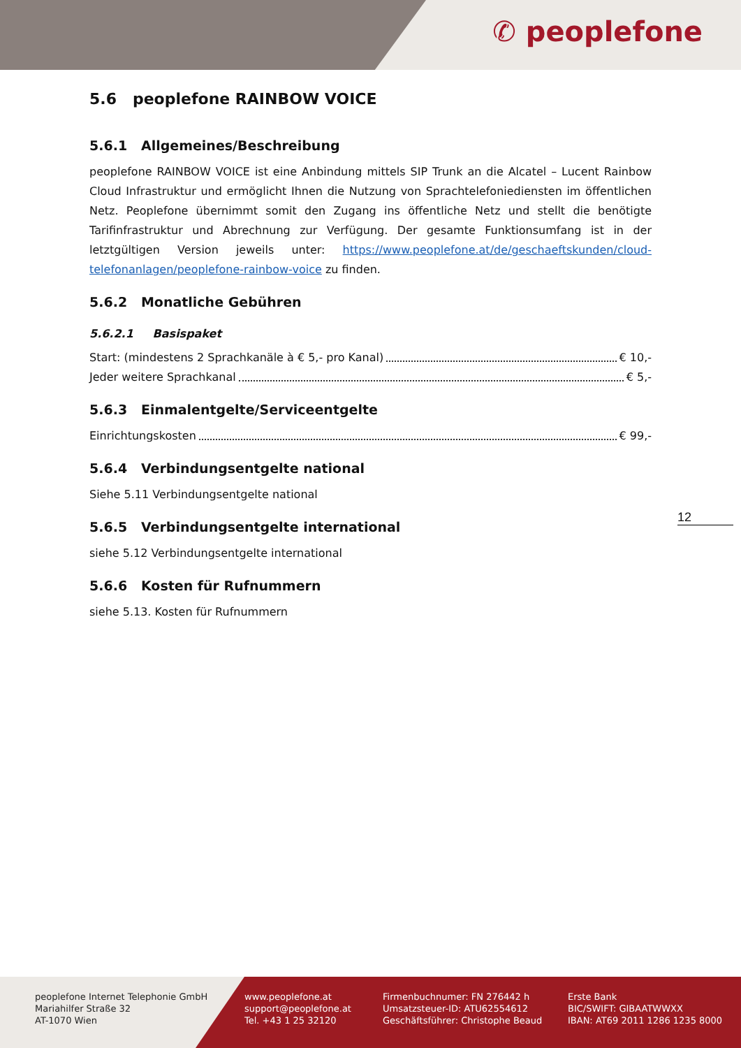✆ peoplefone
5.6 peoplefone RAINBOW VOICE
5.6.1 Allgemeines/Beschreibung
peoplefone RAINBOW VOICE ist eine Anbindung mittels SIP Trunk an die Alcatel – Lucent Rainbow Cloud Infrastruktur und ermöglicht Ihnen die Nutzung von Sprachtelefoniediensten im öffentlichen Netz. Peoplefone übernimmt somit den Zugang ins öffentliche Netz und stellt die benötigte Tarifinfrastruktur und Abrechnung zur Verfügung. Der gesamte Funktionsumfang ist in der letztgültigen Version jeweils unter: https://www.peoplefone.at/de/geschaeftskunden/cloud-telefonanlagen/peoplefone-rainbow-voice zu finden.
5.6.2 Monatliche Gebühren
5.6.2.1 Basispaket
Start: (mindestens 2 Sprachkanäle à € 5,- pro Kanal) € 10,-
Jeder weitere Sprachkanal € 5,-
5.6.3 Einmalentgelte/Serviceentgelte
Einrichtungskosten € 99,-
5.6.4 Verbindungsentgelte national
Siehe 5.11 Verbindungsentgelte national
5.6.5 Verbindungsentgelte international
siehe 5.12 Verbindungsentgelte international
5.6.6 Kosten für Rufnummern
siehe 5.13. Kosten für Rufnummern
12
peoplefone Internet Telephonie GmbH
Mariahilfer Straße 32
AT-1070 Wien
www.peoplefone.at
support@peoplefone.at
Tel. +43 1 25 32120
Firmenbuchnumer: FN 276442 h
Umsatzsteuer-ID: ATU62554612
Geschäftsführer: Christophe Beaud
Erste Bank
BIC/SWIFT: GIBAATWWXX
IBAN: AT69 2011 1286 1235 8000